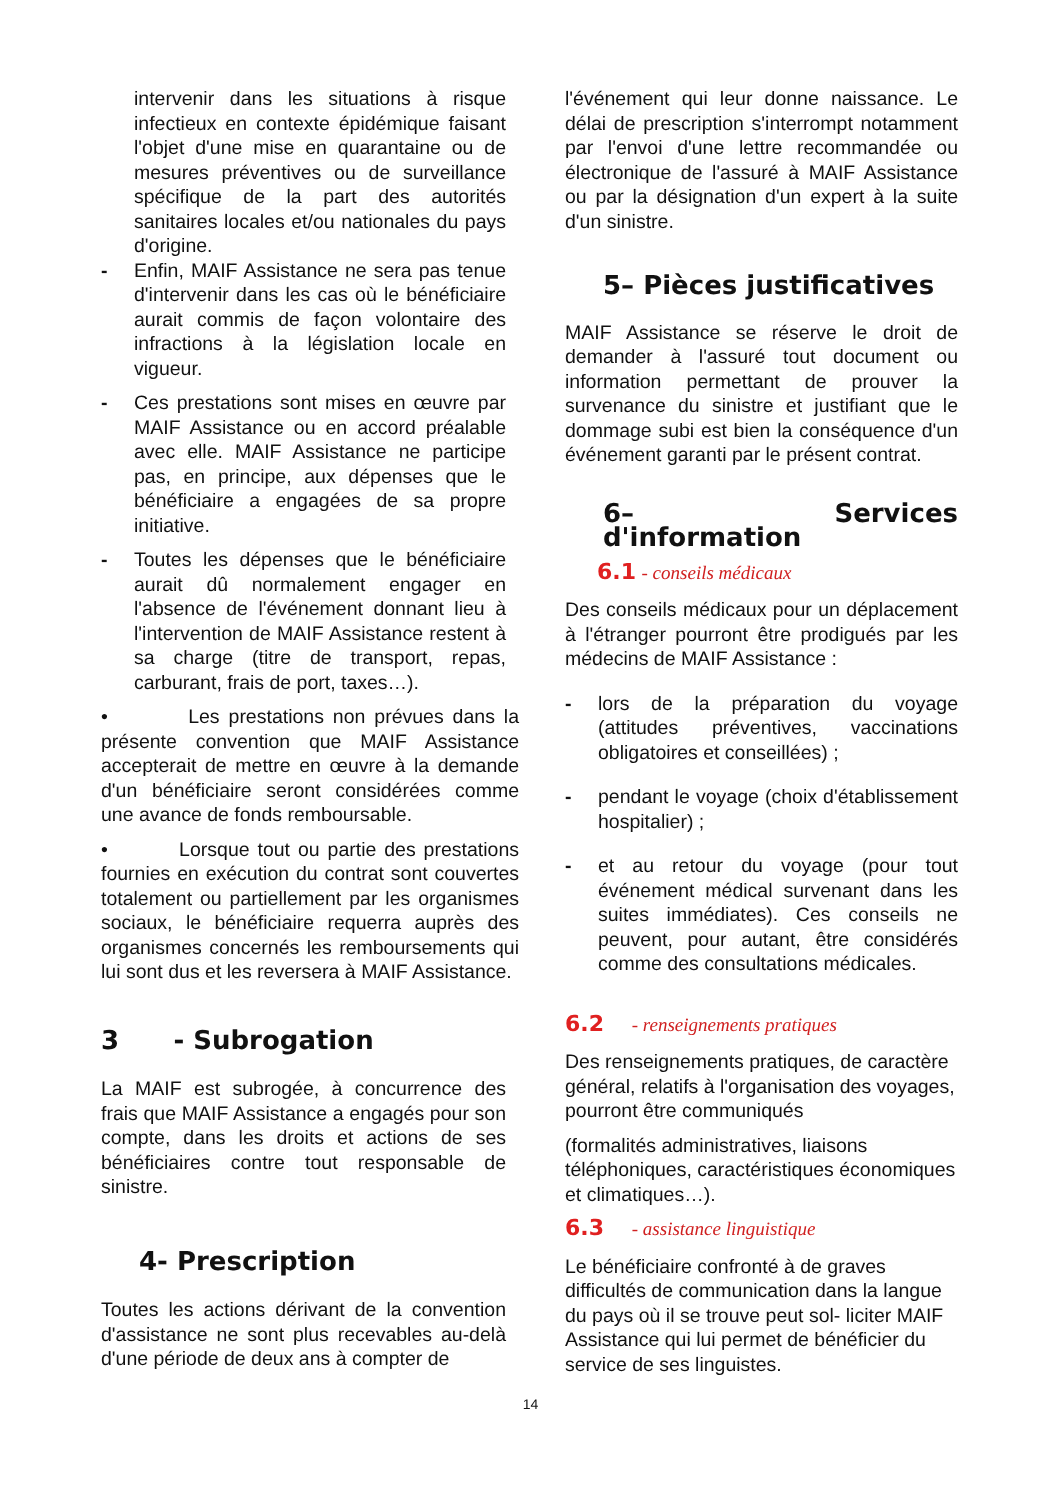intervenir dans les situations à risque infectieux en contexte épidémique faisant l'objet d'une mise en quarantaine ou de mesures préventives ou de surveillance spécifique de la part des autorités sanitaires locales et/ou nationales du pays d'origine.
- Enfin, MAIF Assistance ne sera pas tenue d'intervenir dans les cas où le bénéficiaire aurait commis de façon volontaire des infractions à la législation locale en vigueur.
- Ces prestations sont mises en œuvre par MAIF Assistance ou en accord préalable avec elle. MAIF Assistance ne participe pas, en principe, aux dépenses que le bénéficiaire a engagées de sa propre initiative.
- Toutes les dépenses que le bénéficiaire aurait dû normalement engager en l'absence de l'événement donnant lieu à l'intervention de MAIF Assistance restent à sa charge (titre de transport, repas, carburant, frais de port, taxes…).
• Les prestations non prévues dans la présente convention que MAIF Assistance accepterait de mettre en œuvre à la demande d'un bénéficiaire seront considérées comme une avance de fonds remboursable.
• Lorsque tout ou partie des prestations fournies en exécution du contrat sont couvertes totalement ou partiellement par les organismes sociaux, le bénéficiaire requerra auprès des organismes concernés les remboursements qui lui sont dus et les reversera à MAIF Assistance.
3 - Subrogation
La MAIF est subrogée, à concurrence des frais que MAIF Assistance a engagés pour son compte, dans les droits et actions de ses bénéficiaires contre tout responsable de sinistre.
4- Prescription
Toutes les actions dérivant de la convention d'assistance ne sont plus recevables au-delà d'une période de deux ans à compter de
l'événement qui leur donne naissance. Le délai de prescription s'interrompt notamment par l'envoi d'une lettre recommandée ou électronique de l'assuré à MAIF Assistance ou par la désignation d'un expert à la suite d'un sinistre.
5– Pièces justificatives
MAIF Assistance se réserve le droit de demander à l'assuré tout document ou information permettant de prouver la survenance du sinistre et justifiant que le dommage subi est bien la conséquence d'un événement garanti par le présent contrat.
6– Services d'information
6.1 - conseils médicaux
Des conseils médicaux pour un déplacement à l'étranger pourront être prodigués par les médecins de MAIF Assistance :
- lors de la préparation du voyage (attitudes préventives, vaccinations obligatoires et conseillées) ;
- pendant le voyage (choix d'établissement hospitalier) ;
- et au retour du voyage (pour tout événement médical survenant dans les suites immédiates). Ces conseils ne peuvent, pour autant, être considérés comme des consultations médicales.
6.2 - renseignements pratiques
Des renseignements pratiques, de caractère général, relatifs à l'organisation des voyages, pourront être communiqués
(formalités administratives, liaisons téléphoniques, caractéristiques économiques et climatiques…).
6.3 - assistance linguistique
Le bénéficiaire confronté à de graves difficultés de communication dans la langue du pays où il se trouve peut sol- liciter MAIF Assistance qui lui permet de bénéficier du service de ses linguistes.
14